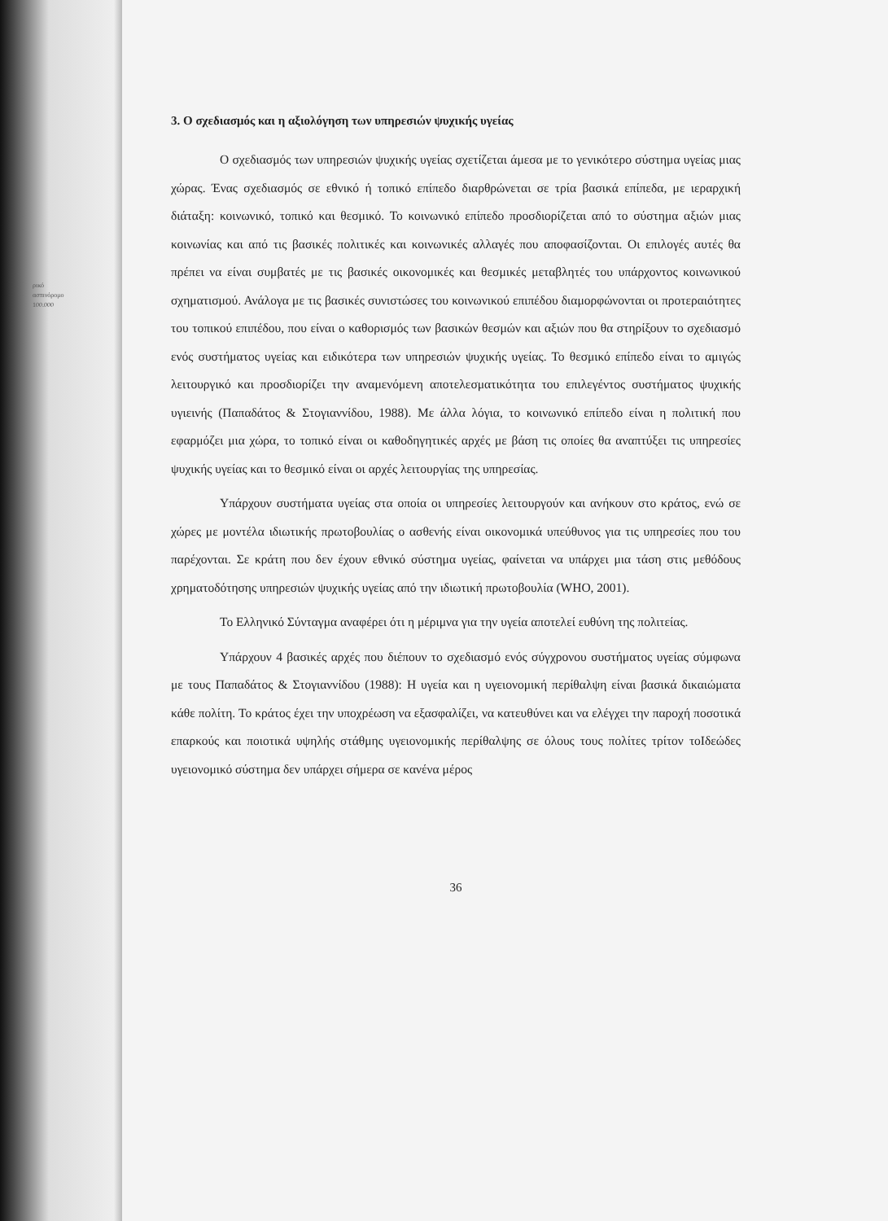ρικό
ασπινόρομο
100.000
3. Ο σχεδιασμός και η αξιολόγηση των υπηρεσιών ψυχικής υγείας
Ο σχεδιασμός των υπηρεσιών ψυχικής υγείας σχετίζεται άμεσα με το γενικότερο σύστημα υγείας μιας χώρας. Ένας σχεδιασμός σε εθνικό ή τοπικό επίπεδο διαρθρώνεται σε τρία βασικά επίπεδα, με ιεραρχική διάταξη: κοινωνικό, τοπικό και θεσμικό. Το κοινωνικό επίπεδο προσδιορίζεται από το σύστημα αξιών μιας κοινωνίας και από τις βασικές πολιτικές και κοινωνικές αλλαγές που αποφασίζονται. Οι επιλογές αυτές θα πρέπει να είναι συμβατές με τις βασικές οικονομικές και θεσμικές μεταβλητές του υπάρχοντος κοινωνικού σχηματισμού. Ανάλογα με τις βασικές συνιστώσες του κοινωνικού επιπέδου διαμορφώνονται οι προτεραιότητες του τοπικού επιπέδου, που είναι ο καθορισμός των βασικών θεσμών και αξιών που θα στηρίξουν το σχεδιασμό ενός συστήματος υγείας και ειδικότερα των υπηρεσιών ψυχικής υγείας. Το θεσμικό επίπεδο είναι το αμιγώς λειτουργικό και προσδιορίζει την αναμενόμενη αποτελεσματικότητα του επιλεγέντος συστήματος ψυχικής υγιεινής (Παπαδάτος & Στογιαννίδου, 1988). Με άλλα λόγια, το κοινωνικό επίπεδο είναι η πολιτική που εφαρμόζει μια χώρα, το τοπικό είναι οι καθοδηγητικές αρχές με βάση τις οποίες θα αναπτύξει τις υπηρεσίες ψυχικής υγείας και το θεσμικό είναι οι αρχές λειτουργίας της υπηρεσίας.
Υπάρχουν συστήματα υγείας στα οποία οι υπηρεσίες λειτουργούν και ανήκουν στο κράτος, ενώ σε χώρες με μοντέλα ιδιωτικής πρωτοβουλίας ο ασθενής είναι οικονομικά υπεύθυνος για τις υπηρεσίες που του παρέχονται. Σε κράτη που δεν έχουν εθνικό σύστημα υγείας, φαίνεται να υπάρχει μια τάση στις μεθόδους χρηματοδότησης υπηρεσιών ψυχικής υγείας από την ιδιωτική πρωτοβουλία (WHO, 2001).
Το Ελληνικό Σύνταγμα αναφέρει ότι η μέριμνα για την υγεία αποτελεί ευθύνη της πολιτείας.
Υπάρχουν 4 βασικές αρχές που διέπουν το σχεδιασμό ενός σύγχρονου συστήματος υγείας σύμφωνα με τους Παπαδάτος & Στογιαννίδου (1988): Η υγεία και η υγειονομική περίθαλψη είναι βασικά δικαιώματα κάθε πολίτη. Το κράτος έχει την υποχρέωση να εξασφαλίζει, να κατευθύνει και να ελέγχει την παροχή ποσοτικά επαρκούς και ποιοτικά υψηλής στάθμης υγειονομικής περίθαλψης σε όλους τους πολίτες τρίτον τοΙδεώδες υγειονομικό σύστημα δεν υπάρχει σήμερα σε κανένα μέρος
36